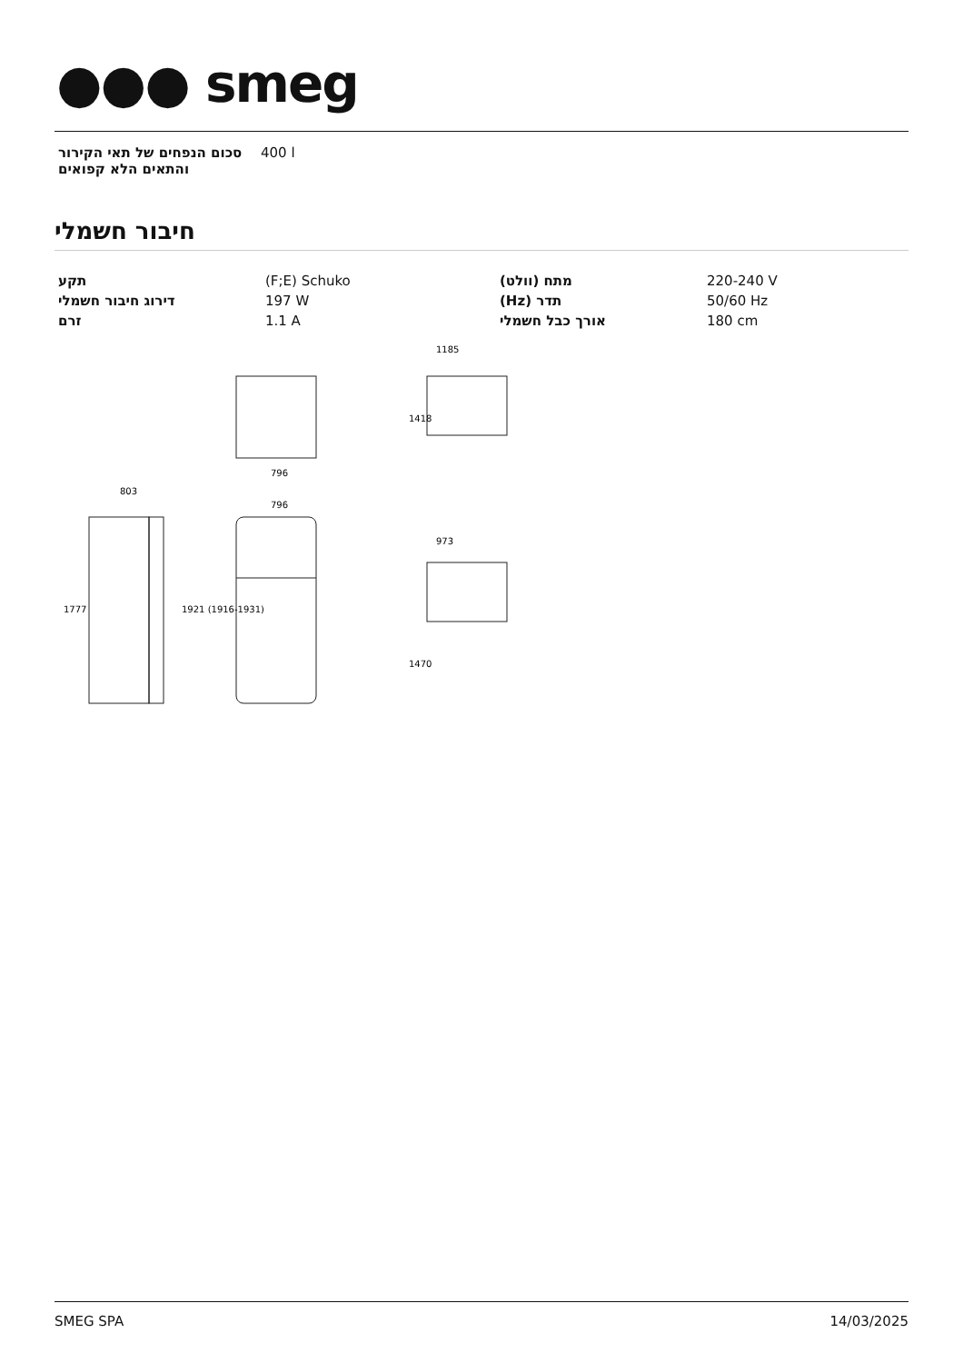●●● smeg
| סכום הנפחים של תאי הקירור והתאים הלא קפואים | 400 l |
חיבור חשמלי
| תקע | (F;E) Schuko | מתח (וולט) | 220-240 V |
| דירוג חיבור חשמלי | 197 W | תדר (Hz) | 50/60 Hz |
| זרם | 1.1 A | אורך כבל חשמלי | 180 cm |
796
803
796
1185
973
1777
1921 (1916-1931)
1418
1470
SMEG SPA 14/03/2025